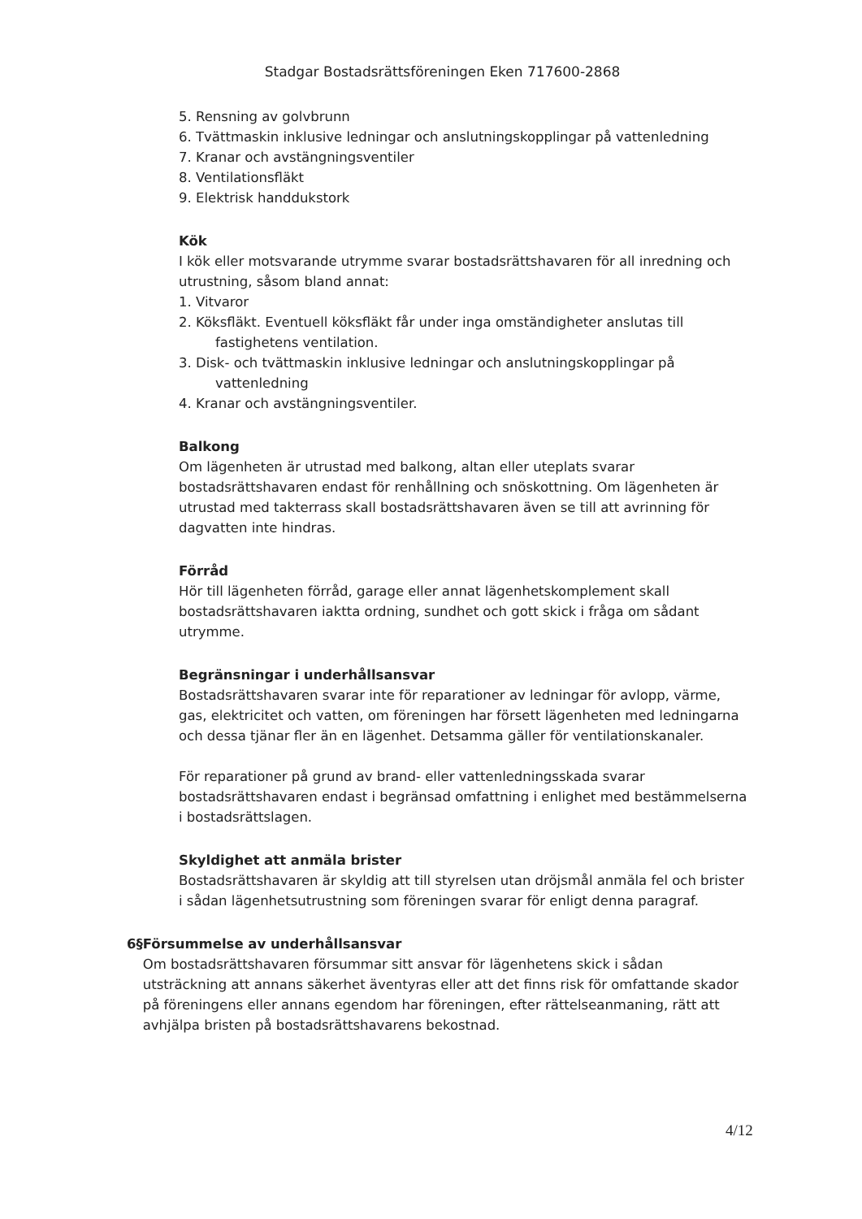Stadgar Bostadsrättsföreningen Eken 717600-2868
5. Rensning av golvbrunn
6. Tvättmaskin inklusive ledningar och anslutningskopplingar på vattenledning
7. Kranar och avstängningsventiler
8. Ventilationsfläkt
9. Elektrisk handdukstork
Kök
I kök eller motsvarande utrymme svarar bostadsrättshavaren för all inredning och utrustning, såsom bland annat:
1. Vitvaror
2. Köksfläkt. Eventuell köksfläkt får under inga omständigheter anslutas till
fastighetens ventilation.
3. Disk- och tvättmaskin inklusive ledningar och anslutningskopplingar på
vattenledning
4. Kranar och avstängningsventiler.
Balkong
Om lägenheten är utrustad med balkong, altan eller uteplats svarar bostadsrättshavaren endast för renhållning och snöskottning. Om lägenheten är utrustad med takterrass skall bostadsrättshavaren även se till att avrinning för dagvatten inte hindras.
Förråd
Hör till lägenheten förråd, garage eller annat lägenhetskomplement skall bostadsrättshavaren iaktta ordning, sundhet och gott skick i fråga om sådant utrymme.
Begränsningar i underhållsansvar
Bostadsrättshavaren svarar inte för reparationer av ledningar för avlopp, värme, gas, elektricitet och vatten, om föreningen har försett lägenheten med ledningarna och dessa tjänar fler än en lägenhet. Detsamma gäller för ventilationskanaler.
För reparationer på grund av brand- eller vattenledningsskada svarar bostadsrättshavaren endast i begränsad omfattning i enlighet med bestämmelserna i bostadsrättslagen.
Skyldighet att anmäla brister
Bostadsrättshavaren är skyldig att till styrelsen utan dröjsmål anmäla fel och brister i sådan lägenhetsutrustning som föreningen svarar för enligt denna paragraf.
6§ Försummelse av underhållsansvar
Om bostadsrättshavaren försummar sitt ansvar för lägenhetens skick i sådan utsträckning att annans säkerhet äventyras eller att det finns risk för omfattande skador på föreningens eller annans egendom har föreningen, efter rättelseanmaning, rätt att avhjälpa bristen på bostadsrättshavarens bekostnad.
4/12